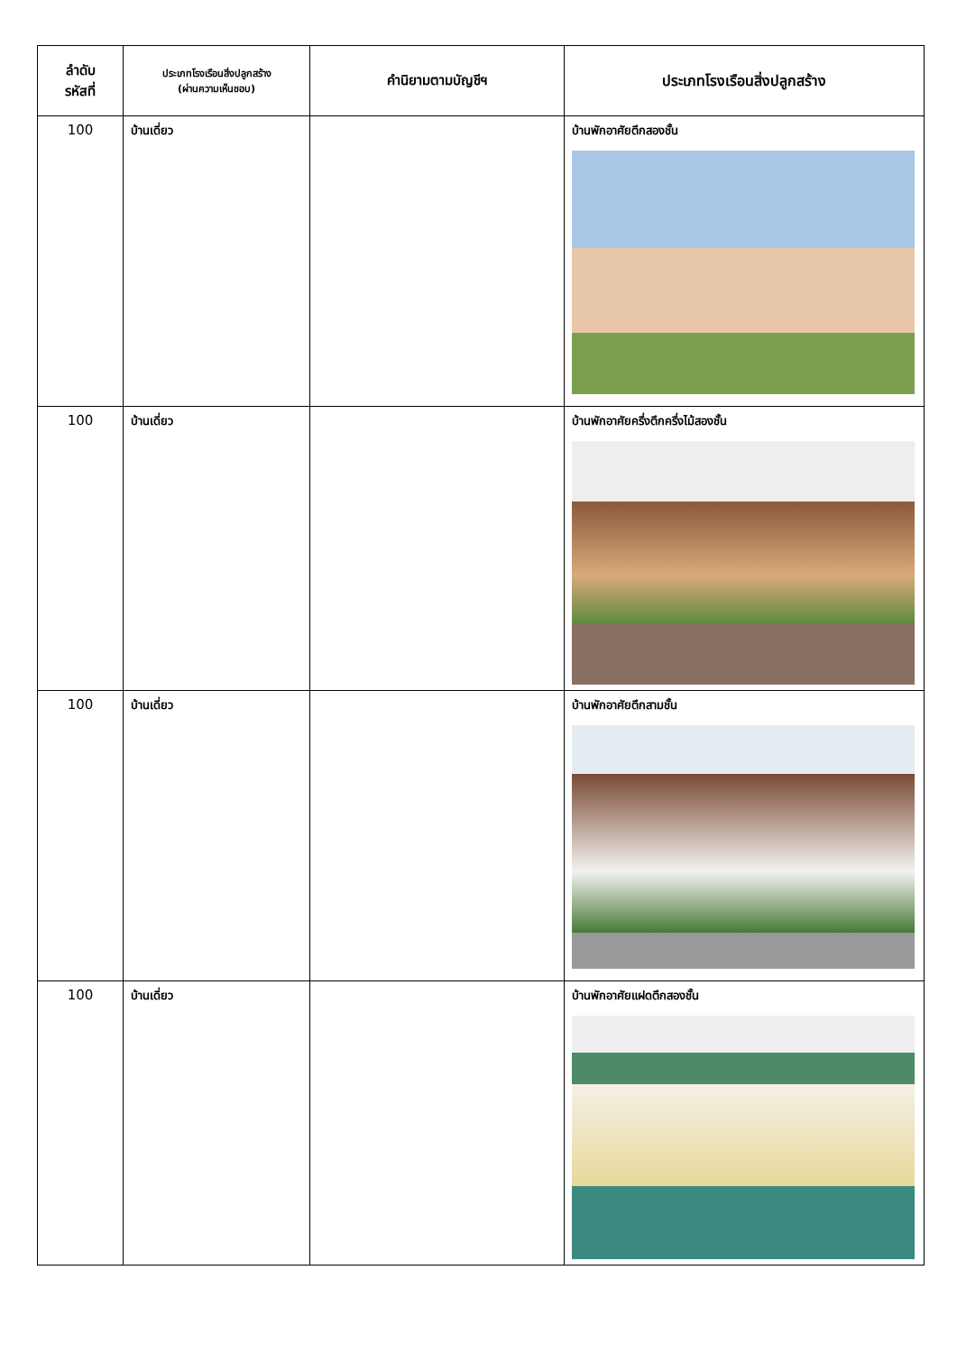| ลำดับ รหัสที่ | ประเภทโรงเรือนสิ่งปลูกสร้าง (ผ่านความเห็นชอบ) | คำนิยามตามบัญชีฯ | ประเภทโรงเรือนสิ่งปลูกสร้าง |
| --- | --- | --- | --- |
| 100 | บ้านเดี่ยว | | บ้านพักอาศัยตึกสองชั้น |
| 100 | บ้านเดี่ยว | | บ้านพักอาศัยครึ่งตึกครึ่งไม้สองชั้น |
| 100 | บ้านเดี่ยว | | บ้านพักอาศัยตึกสามชั้น |
| 100 | บ้านเดี่ยว | | บ้านพักอาศัยแฝดตึกสองชั้น |